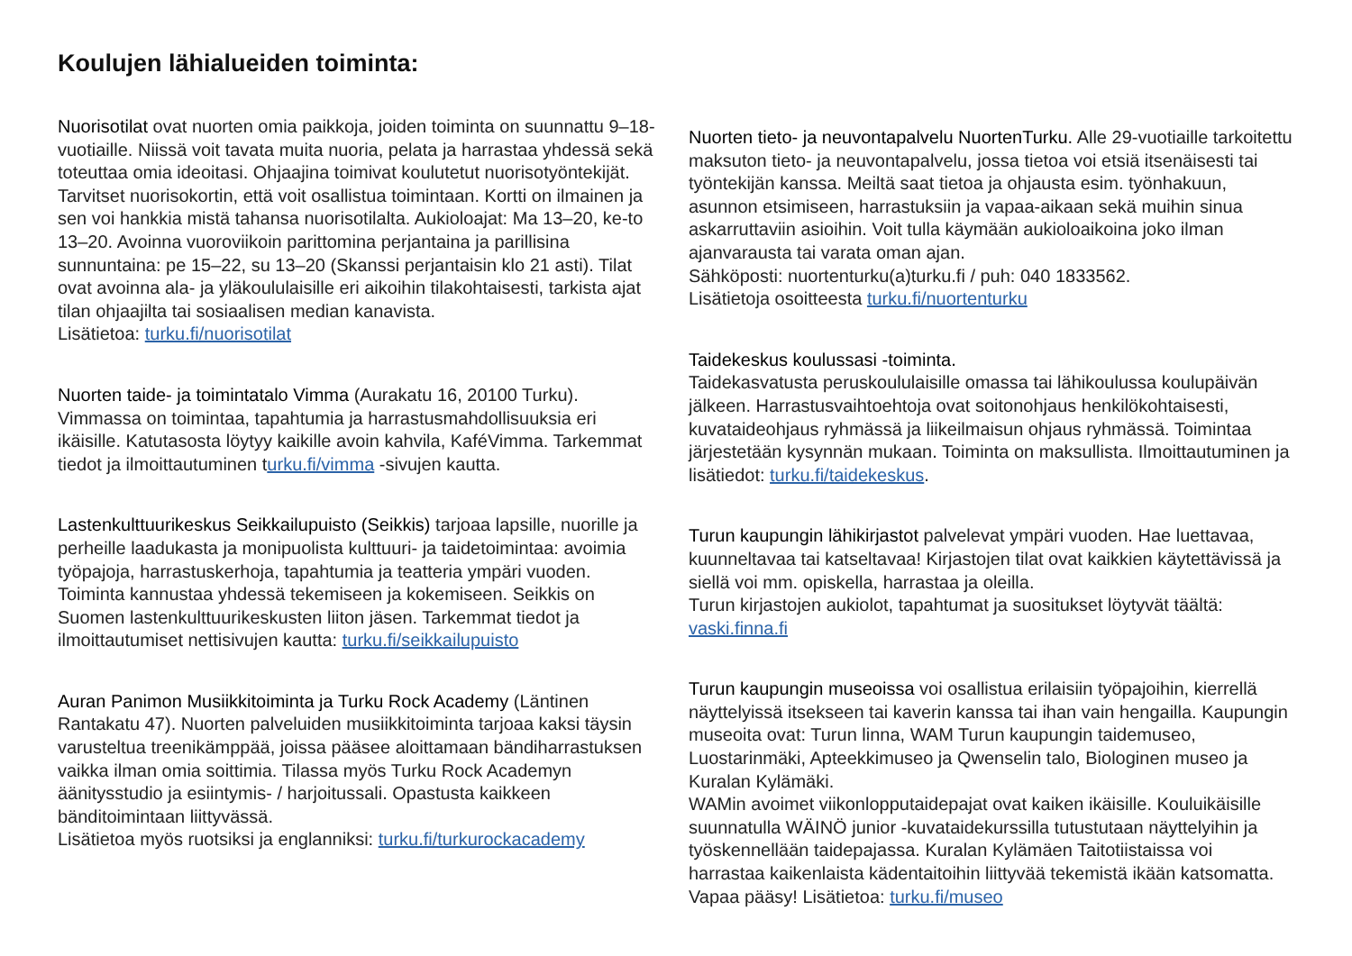Koulujen lähialueiden toiminta:
Nuorisotilat ovat nuorten omia paikkoja, joiden toiminta on suunnattu 9–18-vuotiaille. Niissä voit tavata muita nuoria, pelata ja harrastaa yhdessä sekä toteuttaa omia ideoitasi. Ohjaajina toimivat koulutetut nuorisotyöntekijät. Tarvitset nuorisokortin, että voit osallistua toimintaan. Kortti on ilmainen ja sen voi hankkia mistä tahansa nuorisotilalta. Aukioloajat: Ma 13–20, ke-to 13–20. Avoinna vuoroviikoin parittomina perjantaina ja parillisina sunnuntaina: pe 15–22, su 13–20 (Skanssi perjantaisin klo 21 asti). Tilat ovat avoinna ala- ja yläkoululaisille eri aikoihin tilakohtaisesti, tarkista ajat tilan ohjaajilta tai sosiaalisen median kanavista.
Lisätietoa: turku.fi/nuorisotilat
Nuorten taide- ja toimintatalo Vimma (Aurakatu 16, 20100 Turku). Vimmassa on toimintaa, tapahtumia ja harrastusmahdollisuuksia eri ikäisille. Katutasosta löytyy kaikille avoin kahvila, KaféVimma. Tarkemmat tiedot ja ilmoittautuminen turku.fi/vimma -sivujen kautta.
Lastenkulttuurikeskus Seikkailupuisto (Seikkis) tarjoaa lapsille, nuorille ja perheille laadukasta ja monipuolista kulttuuri- ja taidetoimintaa: avoimia työpajoja, harrastuskerhoja, tapahtumia ja teatteria ympäri vuoden. Toiminta kannustaa yhdessä tekemiseen ja kokemiseen. Seikkis on Suomen lastenkulttuurikeskusten liiton jäsen. Tarkemmat tiedot ja ilmoittautumiset nettisivujen kautta: turku.fi/seikkailupuisto
Auran Panimon Musiikkitoiminta ja Turku Rock Academy (Läntinen Rantakatu 47). Nuorten palveluiden musiikkitoiminta tarjoaa kaksi täysin varusteltua treenikämppää, joissa pääsee aloittamaan bändiharrastuksen vaikka ilman omia soittimia. Tilassa myös Turku Rock Academyn äänitysstudio ja esiintymis- / harjoitussali. Opastusta kaikkeen bänditoimintaan liittyvässä.
Lisätietoa myös ruotsiksi ja englanniksi: turku.fi/turkurockacademy
Nuorten tieto- ja neuvontapalvelu NuortenTurku. Alle 29-vuotiaille tarkoitettu maksuton tieto- ja neuvontapalvelu, jossa tietoa voi etsiä itsenäisesti tai työntekijän kanssa. Meiltä saat tietoa ja ohjausta esim. työnhakuun, asunnon etsimiseen, harrastuksiin ja vapaa-aikaan sekä muihin sinua askarruttaviin asioihin. Voit tulla käymään aukioloaikoina joko ilman ajanvarausta tai varata oman ajan.
Sähköposti: nuortenturku(a)turku.fi / puh: 040 1833562.
Lisätietoja osoitteesta turku.fi/nuortenturku
Taidekeskus koulussasi -toiminta.
Taidekasvatusta peruskoululaisille omassa tai lähikoulussa koulupäivän jälkeen. Harrastusvaihtoehtoja ovat soitonohjaus henkilökohtaisesti, kuvataideohjaus ryhmässä ja liikeilmaisun ohjaus ryhmässä. Toimintaa järjestetään kysynnän mukaan. Toiminta on maksullista. Ilmoittautuminen ja lisätiedot: turku.fi/taidekeskus.
Turun kaupungin lähikirjastot palvelevat ympäri vuoden. Hae luettavaa, kuunneltavaa tai katseltavaa! Kirjastojen tilat ovat kaikkien käytettävissä ja siellä voi mm. opiskella, harrastaa ja oleilla.
Turun kirjastojen aukiolot, tapahtumat ja suositukset löytyvät täältä: vaski.finna.fi
Turun kaupungin museoissa voi osallistua erilaisiin työpajoihin, kierrellä näyttelyissä itsekseen tai kaverin kanssa tai ihan vain hengailla. Kaupungin museoita ovat: Turun linna, WAM Turun kaupungin taidemuseo, Luostarinmäki, Apteekkimuseo ja Qwenselin talo, Biologinen museo ja Kuralan Kylämäki.
WAMin avoimet viikonlopputaidepajat ovat kaiken ikäisille. Kouluikäisille suunnatulla WÄINÖ junior -kuvataidekurssilla tutustutaan näyttelyihin ja työskennellään taidepajassa. Kuralan Kylämäen Taitotiistaissa voi harrastaa kaikenlaista kädentaitoihin liittyvää tekemistä ikään katsomatta. Vapaa pääsy! Lisätietoa: turku.fi/museo